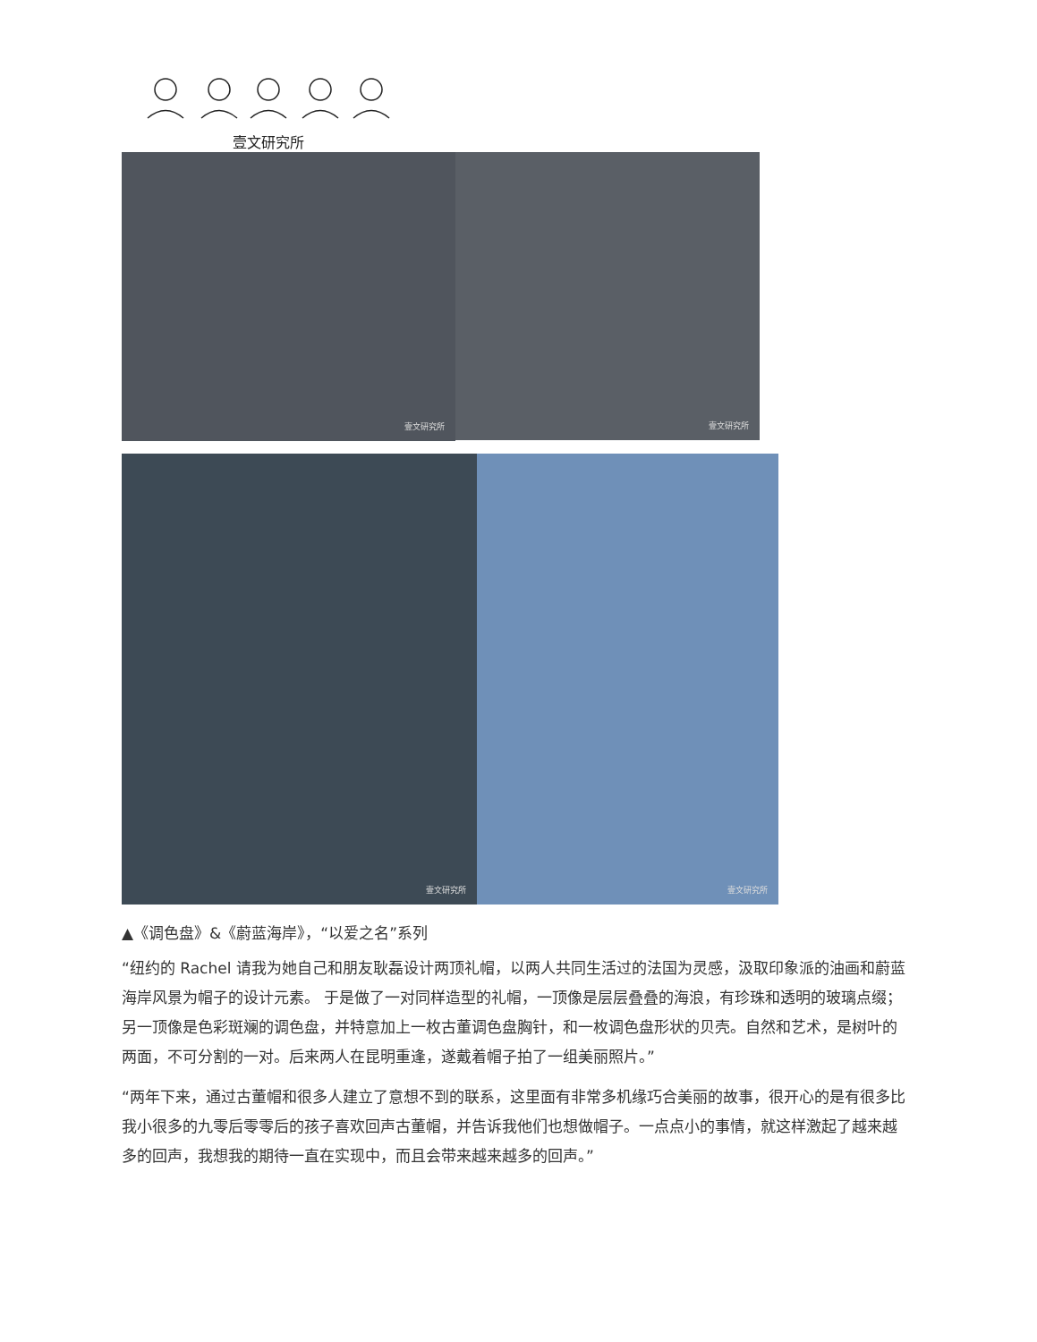壹文研究所
壹文研究所
壹文研究所
壹文研究所
壹文研究所
▲《调色盘》&《蔚蓝海岸》，“以爱之名”系列
“纽约的 Rachel 请我为她自己和朋友耿磊设计两顶礼帽，以两人共同生活过的法国为灵感，汲取印象派的油画和蔚蓝海岸风景为帽子的设计元素。 于是做了一对同样造型的礼帽，一顶像是层层叠叠的海浪，有珍珠和透明的玻璃点缀；另一顶像是色彩斑斓的调色盘，并特意加上一枚古董调色盘胸针，和一枚调色盘形状的贝壳。自然和艺术，是树叶的两面，不可分割的一对。后来两人在昆明重逢，遂戴着帽子拍了一组美丽照片。”
“两年下来，通过古董帽和很多人建立了意想不到的联系，这里面有非常多机缘巧合美丽的故事，很开心的是有很多比我小很多的九零后零零后的孩子喜欢回声古董帽，并告诉我他们也想做帽子。一点点小的事情，就这样激起了越来越多的回声，我想我的期待一直在实现中，而且会带来越来越多的回声。”